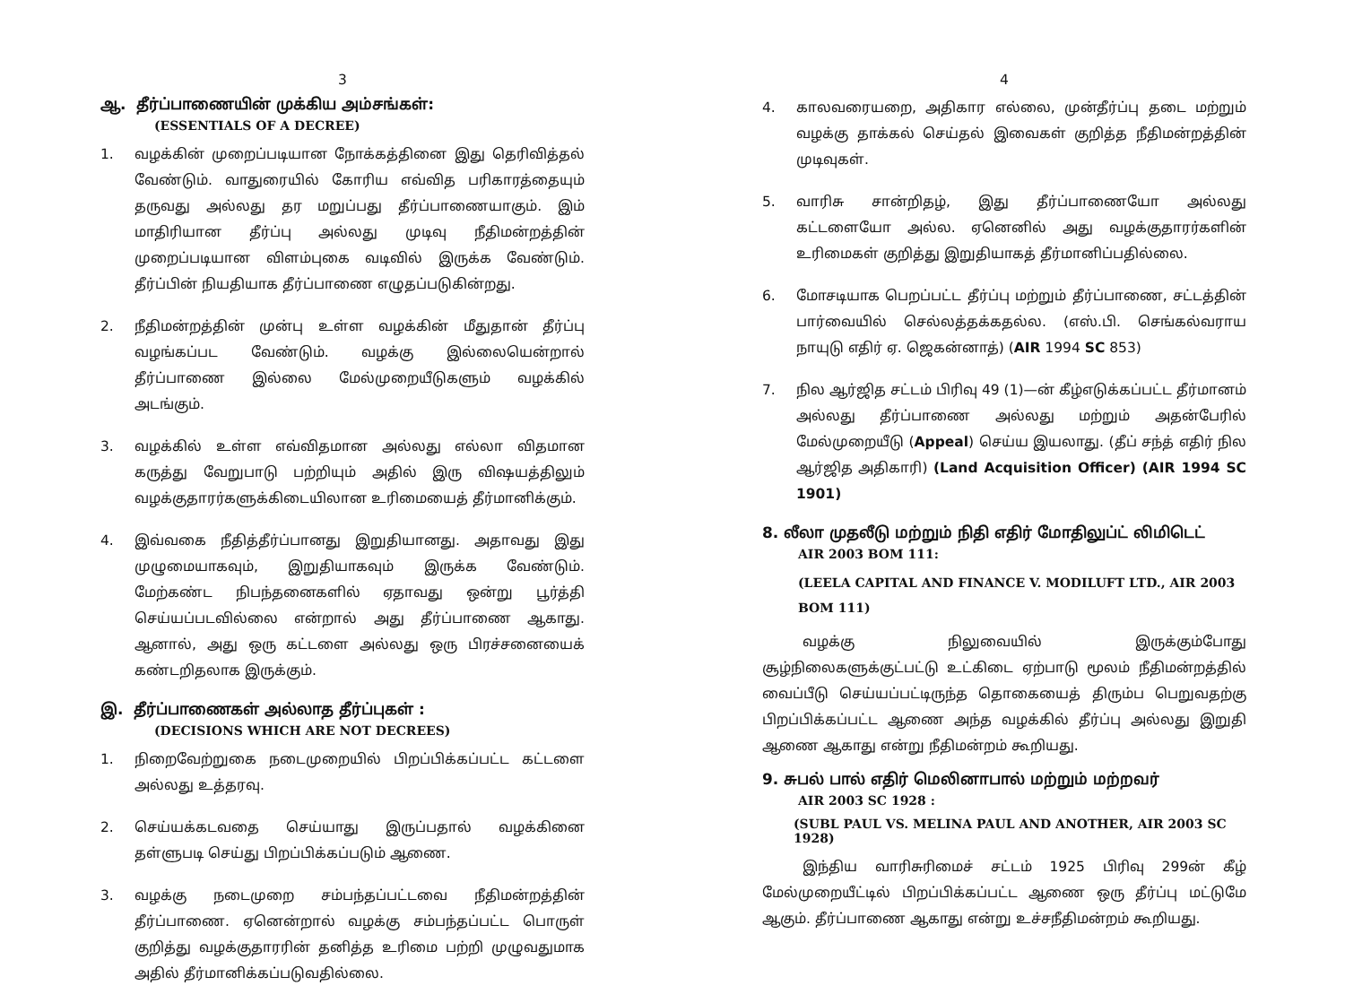3
ஆ. தீர்ப்பாணையின் முக்கிய அம்சங்கள்:
(ESSENTIALS OF A DECREE)
1. வழக்கின் முறைப்படியான நோக்கத்தினை இது தெரிவித்தல் வேண்டும். வாதுரையில் கோரிய எவ்வித பரிகாரத்தையும் தருவது அல்லது தர மறுப்பது தீர்ப்பாணையாகும். இம் மாதிரியான தீர்ப்பு அல்லது முடிவு நீதிமன்றத்தின் முறைப்படியான விளம்புகை வடிவில் இருக்க வேண்டும். தீர்ப்பின் நியதியாக தீர்ப்பாணை எழுதப்படுகின்றது.
2. நீதிமன்றத்தின் முன்பு உள்ள வழக்கின் மீதுதான் தீர்ப்பு வழங்கப்பட வேண்டும். வழக்கு இல்லையென்றால் தீர்ப்பாணை இல்லை மேல்முறையீடுகளும் வழக்கில் அடங்கும்.
3. வழக்கில் உள்ள எவ்விதமான அல்லது எல்லா விதமான கருத்து வேறுபாடு பற்றியும் அதில் இரு விஷயத்திலும் வழக்குதாரர்களுக்கிடையிலான உரிமையைத் தீர்மானிக்கும்.
4. இவ்வகை நீதித்தீர்ப்பானது இறுதியானது. அதாவது இது முழுமையாகவும், இறுதியாகவும் இருக்க வேண்டும். மேற்கண்ட நிபந்தனைகளில் ஏதாவது ஒன்று பூர்த்தி செய்யப்படவில்லை என்றால் அது தீர்ப்பாணை ஆகாது. ஆனால், அது ஒரு கட்டளை அல்லது ஒரு பிரச்சனையைக் கண்டறிதலாக இருக்கும்.
இ. தீர்ப்பாணைகள் அல்லாத தீர்ப்புகள் :
(DECISIONS WHICH ARE NOT DECREES)
1. நிறைவேற்றுகை நடைமுறையில் பிறப்பிக்கப்பட்ட கட்டளை அல்லது உத்தரவு.
2. செய்யக்கடவதை செய்யாது இருப்பதால் வழக்கினை தள்ளுபடி செய்து பிறப்பிக்கப்படும் ஆணை.
3. வழக்கு நடைமுறை சம்பந்தப்பட்டவை நீதிமன்றத்தின் தீர்ப்பாணை. ஏனென்றால் வழக்கு சம்பந்தப்பட்ட பொருள் குறித்து வழக்குதாரரின் தனித்த உரிமை பற்றி முழுவதுமாக அதில் தீர்மானிக்கப்படுவதில்லை.
4
4. காலவரையறை, அதிகார எல்லை, முன்தீர்ப்பு தடை மற்றும் வழக்கு தாக்கல் செய்தல் இவைகள் குறித்த நீதிமன்றத்தின் முடிவுகள்.
5. வாரிசு சான்றிதழ், இது தீர்ப்பாணையோ அல்லது கட்டளையோ அல்ல. ஏனெனில் அது வழக்குதாரர்களின் உரிமைகள் குறித்து இறுதியாகத் தீர்மானிப்பதில்லை.
6. மோசடியாக பெறப்பட்ட தீர்ப்பு மற்றும் தீர்ப்பாணை, சட்டத்தின் பார்வையில் செல்லத்தக்கதல்ல. (எஸ்.பி. செங்கல்வராய நாயுடு எதிர் ஏ. ஜெகன்னாத்) (AIR 1994 SC 853)
7. நில ஆர்ஜித சட்டம் பிரிவு 49 (1)—ன் கீழ்எடுக்கப்பட்ட தீர்மானம் அல்லது தீர்ப்பாணை அல்லது மற்றும் அதன்பேரில் மேல்முறையீடு (Appeal) செய்ய இயலாது. (தீப் சந்த் எதிர் நில ஆர்ஜித அதிகாரி) (Land Acquisition Officer) (AIR 1994 SC 1901)
8. லீலா முதலீடு மற்றும் நிதி எதிர் மோதிலுப்ட் லிமிடெட்
AIR 2003 BOM 111:
(LEELA CAPITAL AND FINANCE V. MODILUFT LTD., AIR 2003 BOM 111)
வழக்கு நிலுவையில் இருக்கும்போது சூழ்நிலைகளுக்குட்பட்டு உட்கிடை ஏற்பாடு மூலம் நீதிமன்றத்தில் வைப்பீடு செய்யப்பட்டிருந்த தொகையைத் திரும்ப பெறுவதற்கு பிறப்பிக்கப்பட்ட ஆணை அந்த வழக்கில் தீர்ப்பு அல்லது இறுதி ஆணை ஆகாது என்று நீதிமன்றம் கூறியது.
9. சுபல் பால் எதிர் மெலினாபால் மற்றும் மற்றவர்
AIR 2003 SC 1928 :
(SUBL PAUL VS. MELINA PAUL AND ANOTHER, AIR 2003 SC 1928)
இந்திய வாரிசுரிமைச் சட்டம் 1925 பிரிவு 299ன் கீழ் மேல்முறையீட்டில் பிறப்பிக்கப்பட்ட ஆணை ஒரு தீர்ப்பு மட்டுமே ஆகும். தீர்ப்பாணை ஆகாது என்று உச்சநீதிமன்றம் கூறியது.